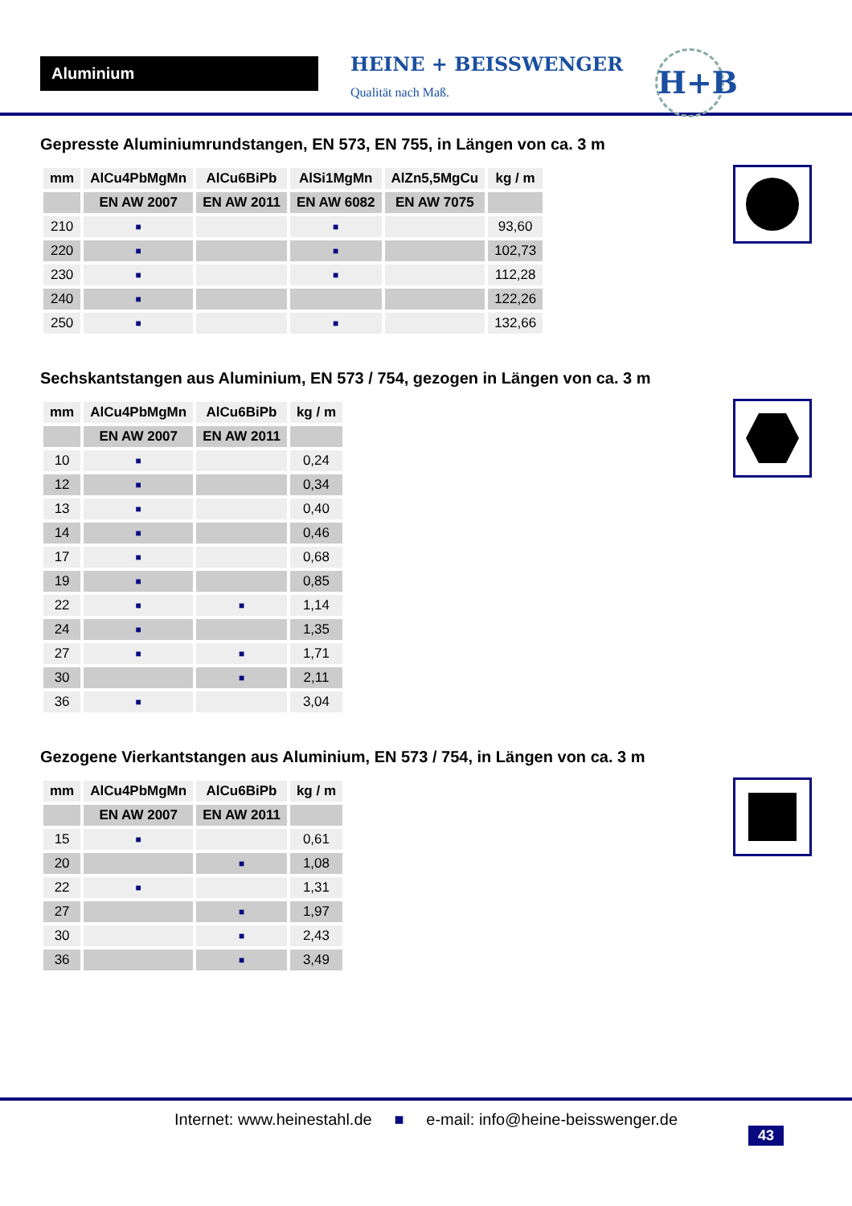Aluminium
HEINE + BEISSWENGER
Qualität nach Maß.
H+B
Gepresste Aluminiumrundstangen, EN 573, EN 755, in Längen von ca. 3 m
| mm | AlCu4PbMgMn | AlCu6BiPb | AlSi1MgMn | AlZn5,5MgCu | kg / m |
| --- | --- | --- | --- | --- | --- |
| | EN AW 2007 | EN AW 2011 | EN AW 6082 | EN AW 7075 | |
| 210 | ■ | | ■ | | 93,60 |
| 220 | ■ | | ■ | | 102,73 |
| 230 | ■ | | ■ | | 112,28 |
| 240 | ■ | | | | 122,26 |
| 250 | ■ | | ■ | | 132,66 |
Sechskantstangen aus Aluminium, EN 573 / 754, gezogen in Längen von ca. 3 m
| mm | AlCu4PbMgMn | AlCu6BiPb | kg / m |
| --- | --- | --- | --- |
| | EN AW 2007 | EN AW 2011 | |
| 10 | ■ | | 0,24 |
| 12 | ■ | | 0,34 |
| 13 | ■ | | 0,40 |
| 14 | ■ | | 0,46 |
| 17 | ■ | | 0,68 |
| 19 | ■ | | 0,85 |
| 22 | ■ | ■ | 1,14 |
| 24 | ■ | | 1,35 |
| 27 | ■ | ■ | 1,71 |
| 30 | | ■ | 2,11 |
| 36 | ■ | | 3,04 |
Gezogene Vierkantstangen aus Aluminium, EN 573 / 754, in Längen von ca. 3 m
| mm | AlCu4PbMgMn | AlCu6BiPb | kg / m |
| --- | --- | --- | --- |
| | EN AW 2007 | EN AW 2011 | |
| 15 | ■ | | 0,61 |
| 20 | | ■ | 1,08 |
| 22 | ■ | | 1,31 |
| 27 | | ■ | 1,97 |
| 30 | | ■ | 2,43 |
| 36 | | ■ | 3,49 |
Internet: www.heinestahl.de ■ e-mail: info@heine-beisswenger.de
43